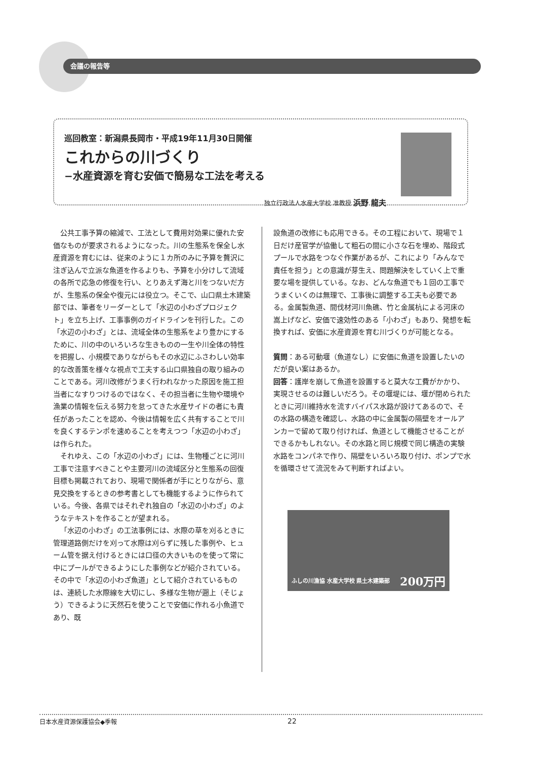会議の報告等
巡回教室：新潟県長岡市・平成19年11月30日開催
これからの川づくり
−水産資源を育む安価で簡易な工法を考える
独立行政法人水産大学校 准教授 浜野 龍夫
公共工事予算の縮減で、工法として費用対効果に優れた安価なものが要求されるようになった。川の生態系を保全し水産資源を育むには、従来のように１カ所のみに予算を贅沢に注ぎ込んで立派な魚道を作るよりも、予算を小分けして流域の各所で応急の修復を行い、とりあえず海と川をつないだ方が、生態系の保全や復元には役立つ。そこで、山口県土木建築部では、筆者をリーダーとして「水辺の小わざプロジェクト」を立ち上げ、工事事例のガイドラインを刊行した。この「水辺の小わざ」とは、流域全体の生態系をより豊かにするために、川の中のいろいろな生きものの一生や川全体の特性を把握し、小規模でありながらもその水辺にふさわしい効率的な改善策を様々な視点で工夫する山口県独自の取り組みのことである。河川改修がうまく行われなかった原因を施工担当者になすりつけるのではなく、その担当者に生物や環境や漁業の情報を伝える努力を怠ってきた水産サイドの者にも責任があったことを認め、今後は情報を広く共有することで川を良くするテンポを速めることを考えつつ「水辺の小わざ」は作られた。
それゆえ、この「水辺の小わざ」には、生物種ごとに河川工事で注意すべきことや主要河川の流域区分と生態系の回復目標も掲載されており、現場で関係者が手にとりながら、意見交換をするときの参考書としても機能するように作られている。今後、各県ではそれぞれ独自の「水辺の小わざ」のようなテキストを作ることが望まれる。
「水辺の小わざ」の工法事例には、水際の草を刈るときに管理道路側だけを刈って水際は刈らずに残した事例や、ヒューム管を据え付けるときには口径の大きいものを使って常に中にプールができるようにした事例などが紹介されている。その中で「水辺の小わざ魚道」として紹介されているものは、連続した水際線を大切にし、多様な生物が遡上（そじょう）できるように天然石を使うことで安価に作れる小魚道であり、既
設魚道の改修にも応用できる。その工程において、現場で１日だけ産官学が協働して粗石の間に小さな石を埋め、階段式プールで水路をつなぐ作業があるが、これにより「みんなで責任を担う」との意識が芽生え、問題解決をしていく上で重要な場を提供している。なお、どんな魚道でも１回の工事でうまくいくのは無理で、工事後に調整する工夫も必要である。金属製魚道、間伐材河川魚礁、竹と金属杭による河床の嵩上げなど、安価で速効性のある「小わざ」もあり、発想を転換すれば、安価に水産資源を育む川づくりが可能となる。
質問：ある可動堰（魚道なし）に安価に魚道を設置したいのだが良い案はあるか。
回答：護岸を崩して魚道を設置すると莫大な工費がかかり、実現させるのは難しいだろう。その堰堤には、堰が閉められたときに河川維持水を流すバイパス水路が設けてあるので、その水路の構造を確認し、水路の中に金属製の隔壁をオールアンカーで留めて取り付ければ、魚道として機能させることができるかもしれない。その水路と同じ規模で同じ構造の実験水路をコンパネで作り、隔壁をいろいろ取り付け、ポンプで水を循環させて流況をみて判断すればよい。
ふしの川漁協 水産大学校 県土木建築部 200万円
日本水産資源保護協会◆季報 22